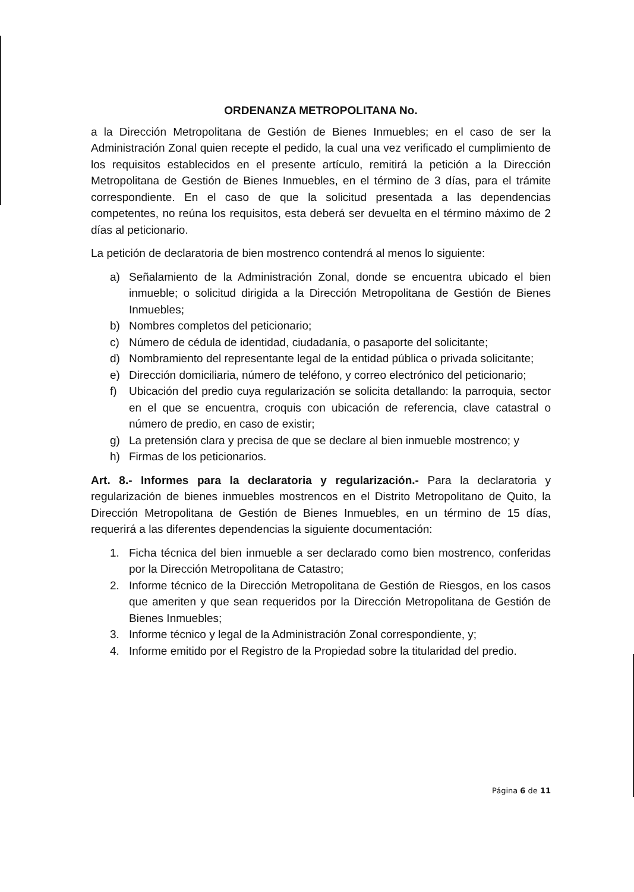ORDENANZA METROPOLITANA No.
a la Dirección Metropolitana de Gestión de Bienes Inmuebles; en el caso de ser la Administración Zonal quien recepte el pedido, la cual una vez verificado el cumplimiento de los requisitos establecidos en el presente artículo, remitirá la petición a la Dirección Metropolitana de Gestión de Bienes Inmuebles, en el término de 3 días, para el trámite correspondiente. En el caso de que la solicitud presentada a las dependencias competentes, no reúna los requisitos, esta deberá ser devuelta en el término máximo de 2 días al peticionario.
La petición de declaratoria de bien mostrenco contendrá al menos lo siguiente:
a) Señalamiento de la Administración Zonal, donde se encuentra ubicado el bien inmueble; o solicitud dirigida a la Dirección Metropolitana de Gestión de Bienes Inmuebles;
b) Nombres completos del peticionario;
c) Número de cédula de identidad, ciudadanía, o pasaporte del solicitante;
d) Nombramiento del representante legal de la entidad pública o privada solicitante;
e) Dirección domiciliaria, número de teléfono, y correo electrónico del peticionario;
f) Ubicación del predio cuya regularización se solicita detallando: la parroquia, sector en el que se encuentra, croquis con ubicación de referencia, clave catastral o número de predio, en caso de existir;
g) La pretensión clara y precisa de que se declare al bien inmueble mostrenco; y
h) Firmas de los peticionarios.
Art. 8.- Informes para la declaratoria y regularización.- Para la declaratoria y regularización de bienes inmuebles mostrencos en el Distrito Metropolitano de Quito, la Dirección Metropolitana de Gestión de Bienes Inmuebles, en un término de 15 días, requerirá a las diferentes dependencias la siguiente documentación:
1. Ficha técnica del bien inmueble a ser declarado como bien mostrenco, conferidas por la Dirección Metropolitana de Catastro;
2. Informe técnico de la Dirección Metropolitana de Gestión de Riesgos, en los casos que ameriten y que sean requeridos por la Dirección Metropolitana de Gestión de Bienes Inmuebles;
3. Informe técnico y legal de la Administración Zonal correspondiente, y;
4. Informe emitido por el Registro de la Propiedad sobre la titularidad del predio.
Página 6 de 11